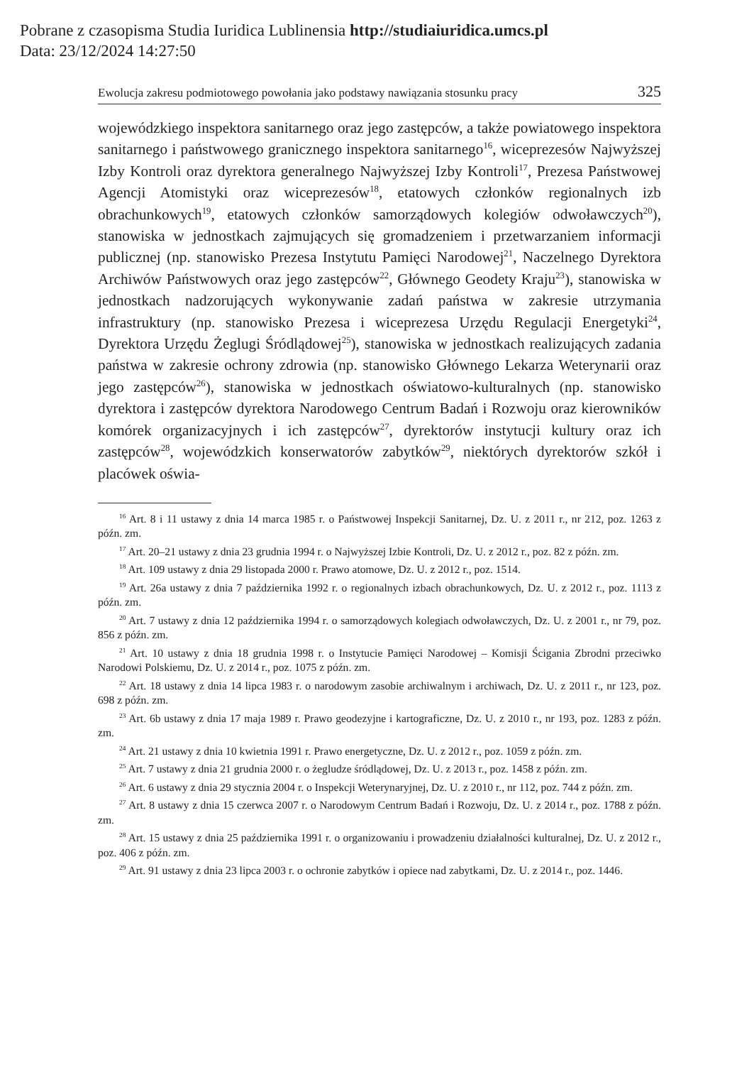Pobrane z czasopisma Studia Iuridica Lublinensia http://studiaiuridica.umcs.pl
Data: 23/12/2024 14:27:50
Ewolucja zakresu podmiotowego powołania jako podstawy nawiązania stosunku pracy 325
wojewódzkiego inspektora sanitarnego oraz jego zastępców, a także powiatowego inspektora sanitarnego i państwowego granicznego inspektora sanitarnego<sup>16</sup>, wiceprezesów Najwyższej Izby Kontroli oraz dyrektora generalnego Najwyższej Izby Kontroli<sup>17</sup>, Prezesa Państwowej Agencji Atomistyki oraz wiceprezesów<sup>18</sup>, etatowych członków regionalnych izb obrachunkowych<sup>19</sup>, etatowych członków samorządowych kolegiów odwoławczych<sup>20</sup>), stanowiska w jednostkach zajmujących się gromadzeniem i przetwarzaniem informacji publicznej (np. stanowisko Prezesa Instytutu Pamięci Narodowej<sup>21</sup>, Naczelnego Dyrektora Archiwów Państwowych oraz jego zastępców<sup>22</sup>, Głównego Geodety Kraju<sup>23</sup>), stanowiska w jednostkach nadzorujących wykonywanie zadań państwa w zakresie utrzymania infrastruktury (np. stanowisko Prezesa i wiceprezesa Urzędu Regulacji Energetyki<sup>24</sup>, Dyrektora Urzędu Żeglugi Śródlądowej<sup>25</sup>), stanowiska w jednostkach realizujących zadania państwa w zakresie ochrony zdrowia (np. stanowisko Głównego Lekarza Weterynarii oraz jego zastępców<sup>26</sup>), stanowiska w jednostkach oświatowo-kulturalnych (np. stanowisko dyrektora i zastępców dyrektora Narodowego Centrum Badań i Rozwoju oraz kierowników komórek organizacyjnych i ich zastępców<sup>27</sup>, dyrektorów instytucji kultury oraz ich zastępców<sup>28</sup>, wojewódzkich konserwatorów zabytków<sup>29</sup>, niektórych dyrektorów szkół i placówek oświa-
<sup>16</sup> Art. 8 i 11 ustawy z dnia 14 marca 1985 r. o Państwowej Inspekcji Sanitarnej, Dz. U. z 2011 r., nr 212, poz. 1263 z późn. zm.
<sup>17</sup> Art. 20–21 ustawy z dnia 23 grudnia 1994 r. o Najwyższej Izbie Kontroli, Dz. U. z 2012 r., poz. 82 z późn. zm.
<sup>18</sup> Art. 109 ustawy z dnia 29 listopada 2000 r. Prawo atomowe, Dz. U. z 2012 r., poz. 1514.
<sup>19</sup> Art. 26a ustawy z dnia 7 października 1992 r. o regionalnych izbach obrachunkowych, Dz. U. z 2012 r., poz. 1113 z późn. zm.
<sup>20</sup> Art. 7 ustawy z dnia 12 października 1994 r. o samorządowych kolegiach odwoławczych, Dz. U. z 2001 r., nr 79, poz. 856 z późn. zm.
<sup>21</sup> Art. 10 ustawy z dnia 18 grudnia 1998 r. o Instytucie Pamięci Narodowej – Komisji Ścigania Zbrodni przeciwko Narodowi Polskiemu, Dz. U. z 2014 r., poz. 1075 z późn. zm.
<sup>22</sup> Art. 18 ustawy z dnia 14 lipca 1983 r. o narodowym zasobie archiwalnym i archiwach, Dz. U. z 2011 r., nr 123, poz. 698 z późn. zm.
<sup>23</sup> Art. 6b ustawy z dnia 17 maja 1989 r. Prawo geodezyjne i kartograficzne, Dz. U. z 2010 r., nr 193, poz. 1283 z późn. zm.
<sup>24</sup> Art. 21 ustawy z dnia 10 kwietnia 1991 r. Prawo energetyczne, Dz. U. z 2012 r., poz. 1059 z późn. zm.
<sup>25</sup> Art. 7 ustawy z dnia 21 grudnia 2000 r. o żegludze śródlądowej, Dz. U. z 2013 r., poz. 1458 z późn. zm.
<sup>26</sup> Art. 6 ustawy z dnia 29 stycznia 2004 r. o Inspekcji Weterynaryjnej, Dz. U. z 2010 r., nr 112, poz. 744 z późn. zm.
<sup>27</sup> Art. 8 ustawy z dnia 15 czerwca 2007 r. o Narodowym Centrum Badań i Rozwoju, Dz. U. z 2014 r., poz. 1788 z późn. zm.
<sup>28</sup> Art. 15 ustawy z dnia 25 października 1991 r. o organizowaniu i prowadzeniu działalności kulturalnej, Dz. U. z 2012 r., poz. 406 z późn. zm.
<sup>29</sup> Art. 91 ustawy z dnia 23 lipca 2003 r. o ochronie zabytków i opiece nad zabytkami, Dz. U. z 2014 r., poz. 1446.